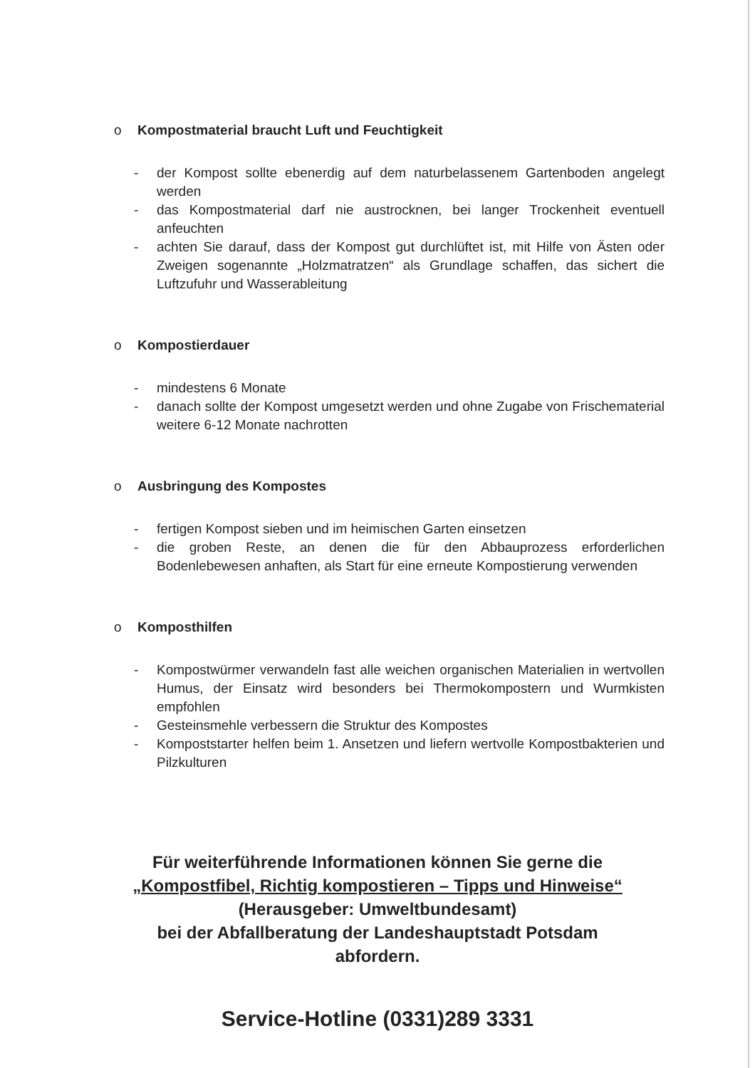o Kompostmaterial braucht Luft und Feuchtigkeit
- der Kompost sollte ebenerdig auf dem naturbelassenem Gartenboden angelegt werden
- das Kompostmaterial darf nie austrocknen, bei langer Trockenheit eventuell anfeuchten
- achten Sie darauf, dass der Kompost gut durchlüftet ist, mit Hilfe von Ästen oder Zweigen sogenannte „Holzmatratzen“ als Grundlage schaffen, das sichert die Luftzufuhr und Wasserableitung
o Kompostierdauer
- mindestens 6 Monate
- danach sollte der Kompost umgesetzt werden und ohne Zugabe von Frischematerial weitere 6-12 Monate nachrotten
o Ausbringung des Kompostes
- fertigen Kompost sieben und im heimischen Garten einsetzen
- die groben Reste, an denen die für den Abbauprozess erforderlichen Bodenlebewesen anhaften, als Start für eine erneute Kompostierung verwenden
o Komposthilfen
- Kompostwürmer verwandeln fast alle weichen organischen Materialien in wertvollen Humus, der Einsatz wird besonders bei Thermokompostern und Wurmkisten empfohlen
- Gesteinsmehle verbessern die Struktur des Kompostes
- Kompoststarter helfen beim 1. Ansetzen und liefern wertvolle Kompostbakterien und Pilzkulturen
Für weiterführende Informationen können Sie gerne die
„Kompostfibel, Richtig kompostieren – Tipps und Hinweise“
(Herausgeber: Umweltbundesamt)
bei der Abfallberatung der Landeshauptstadt Potsdam
abfordern.
Service-Hotline (0331)289 3331